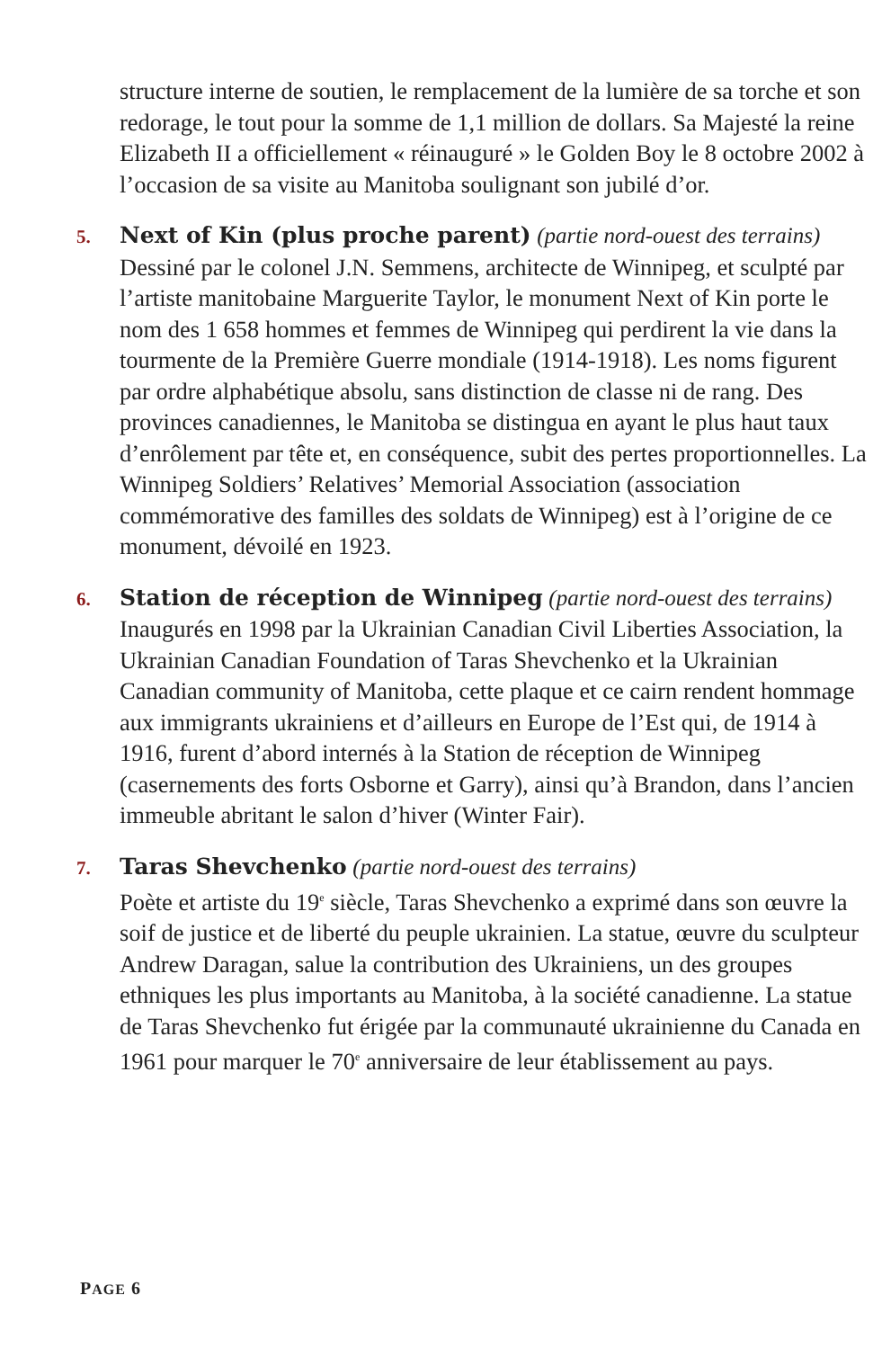structure interne de soutien, le remplacement de la lumière de sa torche et son redorage, le tout pour la somme de 1,1 million de dollars. Sa Majesté la reine Elizabeth II a officiellement « réinauguré » le Golden Boy le 8 octobre 2002 à l’occasion de sa visite au Manitoba soulignant son jubilé d’or.
5.
Next of Kin (plus proche parent) (partie nord-ouest des terrains)
Dessiné par le colonel J.N. Semmens, architecte de Winnipeg, et sculpté par l’artiste manitobaine Marguerite Taylor, le monument Next of Kin porte le nom des 1 658 hommes et femmes de Winnipeg qui perdirent la vie dans la tourmente de la Première Guerre mondiale (1914-1918). Les noms figurent par ordre alphabétique absolu, sans distinction de classe ni de rang. Des provinces canadiennes, le Manitoba se distingua en ayant le plus haut taux d’enrôlement par tête et, en conséquence, subit des pertes proportionnelles. La Winnipeg Soldiers’ Relatives’ Memorial Association (association commémorative des familles des soldats de Winnipeg) est à l’origine de ce monument, dévoilé en 1923.
6.
Station de réception de Winnipeg (partie nord-ouest des terrains)
Inaugurés en 1998 par la Ukrainian Canadian Civil Liberties Association, la Ukrainian Canadian Foundation of Taras Shevchenko et la Ukrainian Canadian community of Manitoba, cette plaque et ce cairn rendent hommage aux immigrants ukrainiens et d’ailleurs en Europe de l’Est qui, de 1914 à 1916, furent d’abord internés à la Station de réception de Winnipeg (casernements des forts Osborne et Garry), ainsi qu’à Brandon, dans l’ancien immeuble abritant le salon d’hiver (Winter Fair).
7.
Taras Shevchenko (partie nord-ouest des terrains)
Poète et artiste du 19<sup>e</sup> siècle, Taras Shevchenko a exprimé dans son œuvre la soif de justice et de liberté du peuple ukrainien. La statue, œuvre du sculpteur Andrew Daragan, salue la contribution des Ukrainiens, un des groupes ethniques les plus importants au Manitoba, à la société canadienne. La statue de Taras Shevchenko fut érigée par la communauté ukrainienne du Canada en 1961 pour marquer le 70<sup>e</sup> anniversaire de leur établissement au pays.
PAGE 6